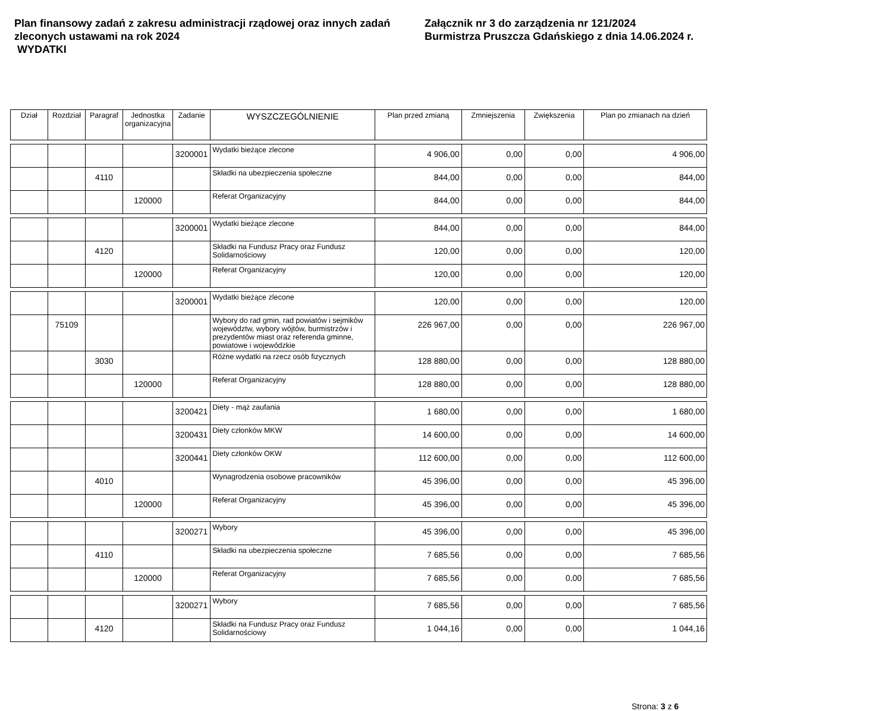Plan finansowy zadań z zakresu administracji rządowej oraz innych zadań zleconych ustawami na rok 2024
WYDATKI
Załącznik nr 3 do zarządzenia nr 121/2024
Burmistrza Pruszcza Gdańskiego z dnia 14.06.2024 r.
| Dział | Rozdział | Paragraf | Jednostka organizacyjna | Zadanie | WYSZCZEGÓLNIENIE | Plan przed zmianą | Zmniejszenia | Zwiększenia | Plan po zmianach na dzień |
| --- | --- | --- | --- | --- | --- | --- | --- | --- | --- |
| | | | | 3200001 | Wydatki bieżące zlecone | 4 906,00 | 0,00 | 0,00 | 4 906,00 |
| | | 4110 | | | Składki na ubezpieczenia społeczne | 844,00 | 0,00 | 0,00 | 844,00 |
| | | | 120000 | | Referat Organizacyjny | 844,00 | 0,00 | 0,00 | 844,00 |
| | | | | 3200001 | Wydatki bieżące zlecone | 844,00 | 0,00 | 0,00 | 844,00 |
| | | 4120 | | | Składki na Fundusz Pracy oraz Fundusz Solidarnościowy | 120,00 | 0,00 | 0,00 | 120,00 |
| | | | 120000 | | Referat Organizacyjny | 120,00 | 0,00 | 0,00 | 120,00 |
| | | | | 3200001 | Wydatki bieżące zlecone | 120,00 | 0,00 | 0,00 | 120,00 |
| | 75109 | | | | Wybory do rad gmin, rad powiatów i sejmików województw, wybory wójtów, burmistrzów i prezydentów miast oraz referenda gminne, powiatowe i wojewódzkie | 226 967,00 | 0,00 | 0,00 | 226 967,00 |
| | | 3030 | | | Różne wydatki na rzecz osób fizycznych | 128 880,00 | 0,00 | 0,00 | 128 880,00 |
| | | | 120000 | | Referat Organizacyjny | 128 880,00 | 0,00 | 0,00 | 128 880,00 |
| | | | | 3200421 | Diety - mąż zaufania | 1 680,00 | 0,00 | 0,00 | 1 680,00 |
| | | | | 3200431 | Diety członków MKW | 14 600,00 | 0,00 | 0,00 | 14 600,00 |
| | | | | 3200441 | Diety członków OKW | 112 600,00 | 0,00 | 0,00 | 112 600,00 |
| | | 4010 | | | Wynagrodzenia osobowe pracowników | 45 396,00 | 0,00 | 0,00 | 45 396,00 |
| | | | 120000 | | Referat Organizacyjny | 45 396,00 | 0,00 | 0,00 | 45 396,00 |
| | | | | 3200271 | Wybory | 45 396,00 | 0,00 | 0,00 | 45 396,00 |
| | | 4110 | | | Składki na ubezpieczenia społeczne | 7 685,56 | 0,00 | 0,00 | 7 685,56 |
| | | | 120000 | | Referat Organizacyjny | 7 685,56 | 0,00 | 0,00 | 7 685,56 |
| | | | | 3200271 | Wybory | 7 685,56 | 0,00 | 0,00 | 7 685,56 |
| | | 4120 | | | Składki na Fundusz Pracy oraz Fundusz Solidarnościowy | 1 044,16 | 0,00 | 0,00 | 1 044,16 |
Strona: 3 z 6